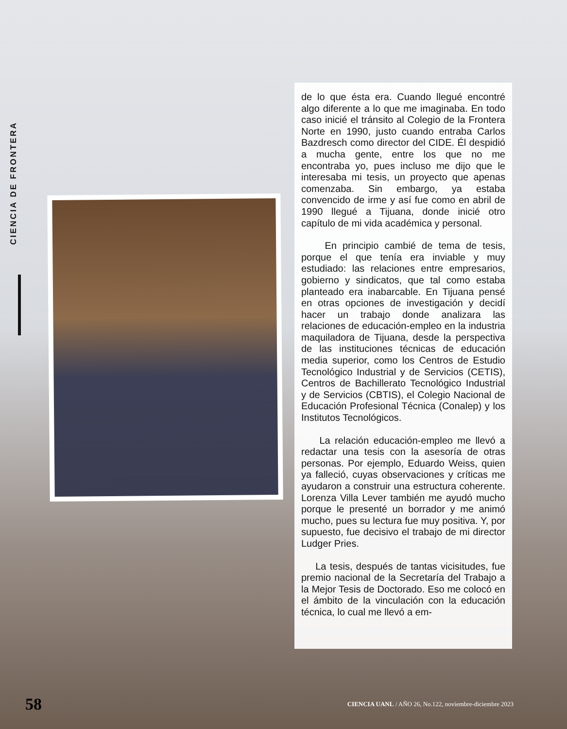CIENCIA DE FRONTERA
de lo que ésta era. Cuando llegué encontré algo diferente a lo que me imaginaba. En todo caso inicié el tránsito al Colegio de la Frontera Norte en 1990, justo cuando entraba Carlos Bazdresch como director del CIDE. Él despidió a mucha gente, entre los que no me encontraba yo, pues incluso me dijo que le interesaba mi tesis, un proyecto que apenas comenzaba. Sin embargo, ya estaba convencido de irme y así fue como en abril de 1990 llegué a Tijuana, donde inicié otro capítulo de mi vida académica y personal.
En principio cambié de tema de tesis, porque el que tenía era inviable y muy estudiado: las relaciones entre empresarios, gobierno y sindicatos, que tal como estaba planteado era inabarcable. En Tijuana pensé en otras opciones de investigación y decidí hacer un trabajo donde analizara las relaciones de educación-empleo en la industria maquiladora de Tijuana, desde la perspectiva de las instituciones técnicas de educación media superior, como los Centros de Estudio Tecnológico Industrial y de Servicios (CETIS), Centros de Bachillerato Tecnológico Industrial y de Servicios (CBTIS), el Colegio Nacional de Educación Profesional Técnica (Conalep) y los Institutos Tecnológicos.
La relación educación-empleo me llevó a redactar una tesis con la asesoría de otras personas. Por ejemplo, Eduardo Weiss, quien ya falleció, cuyas observaciones y críticas me ayudaron a construir una estructura coherente. Lorenza Villa Lever también me ayudó mucho porque le presenté un borrador y me animó mucho, pues su lectura fue muy positiva. Y, por supuesto, fue decisivo el trabajo de mi director Ludger Pries.
La tesis, después de tantas vicisitudes, fue premio nacional de la Secretaría del Trabajo a la Mejor Tesis de Doctorado. Eso me colocó en el ámbito de la vinculación con la educación técnica, lo cual me llevó a em-
58 CIENCIA UANL / AÑO 26, No.122, noviembre-diciembre 2023